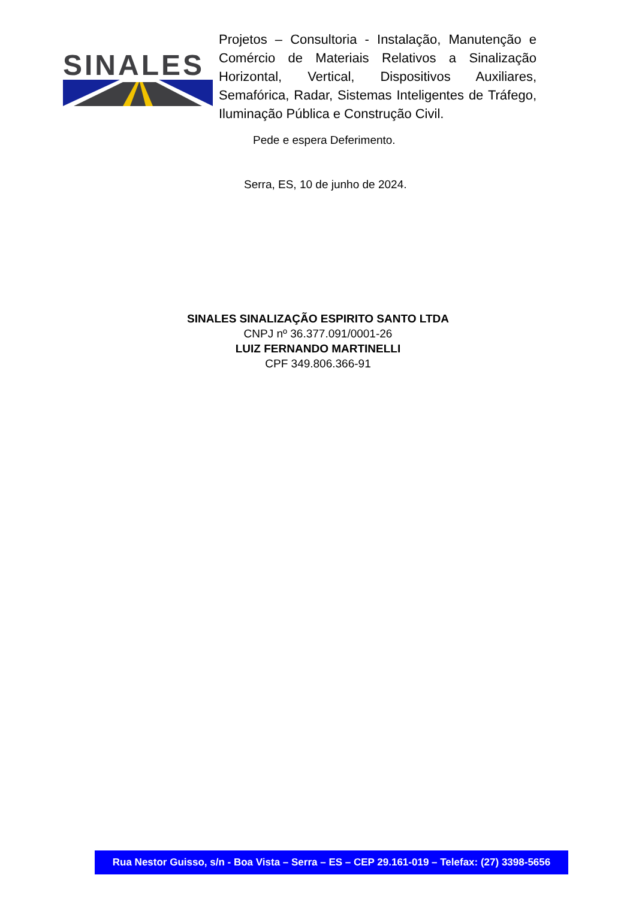SINALES
Projetos – Consultoria - Instalação, Manutenção e Comércio de Materiais Relativos a Sinalização Horizontal, Vertical, Dispositivos Auxiliares, Semafórica, Radar, Sistemas Inteligentes de Tráfego, Iluminação Pública e Construção Civil.
Pede e espera Deferimento.
Serra, ES, 10 de junho de 2024.
SINALES SINALIZAÇÃO ESPIRITO SANTO LTDA
CNPJ nº 36.377.091/0001-26
LUIZ FERNANDO MARTINELLI
CPF 349.806.366-91
Rua Nestor Guisso, s/n - Boa Vista – Serra – ES – CEP 29.161-019 – Telefax: (27) 3398-5656